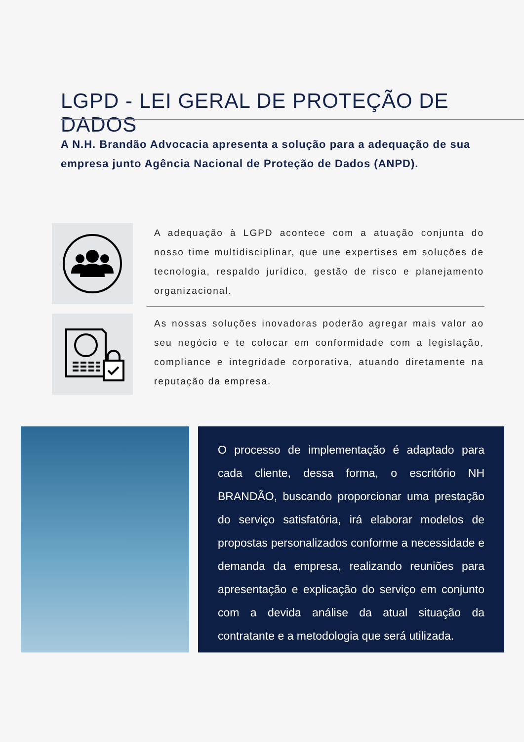LGPD - LEI GERAL DE PROTEÇÃO DE DADOS
A N.H. Brandão Advocacia apresenta a solução para a adequação de sua empresa junto Agência Nacional de Proteção de Dados (ANPD).
A adequação à LGPD acontece com a atuação conjunta do nosso time multidisciplinar, que une expertises em soluções de tecnologia, respaldo jurídico, gestão de risco e planejamento organizacional.
As nossas soluções inovadoras poderão agregar mais valor ao seu negócio e te colocar em conformidade com a legislação, compliance e integridade corporativa, atuando diretamente na reputação da empresa.
O processo de implementação é adaptado para cada cliente, dessa forma, o escritório NH BRANDÃO, buscando proporcionar uma prestação do serviço satisfatória, irá elaborar modelos de propostas personalizados conforme a necessidade e demanda da empresa, realizando reuniões para apresentação e explicação do serviço em conjunto com a devida análise da atual situação da contratante e a metodologia que será utilizada.